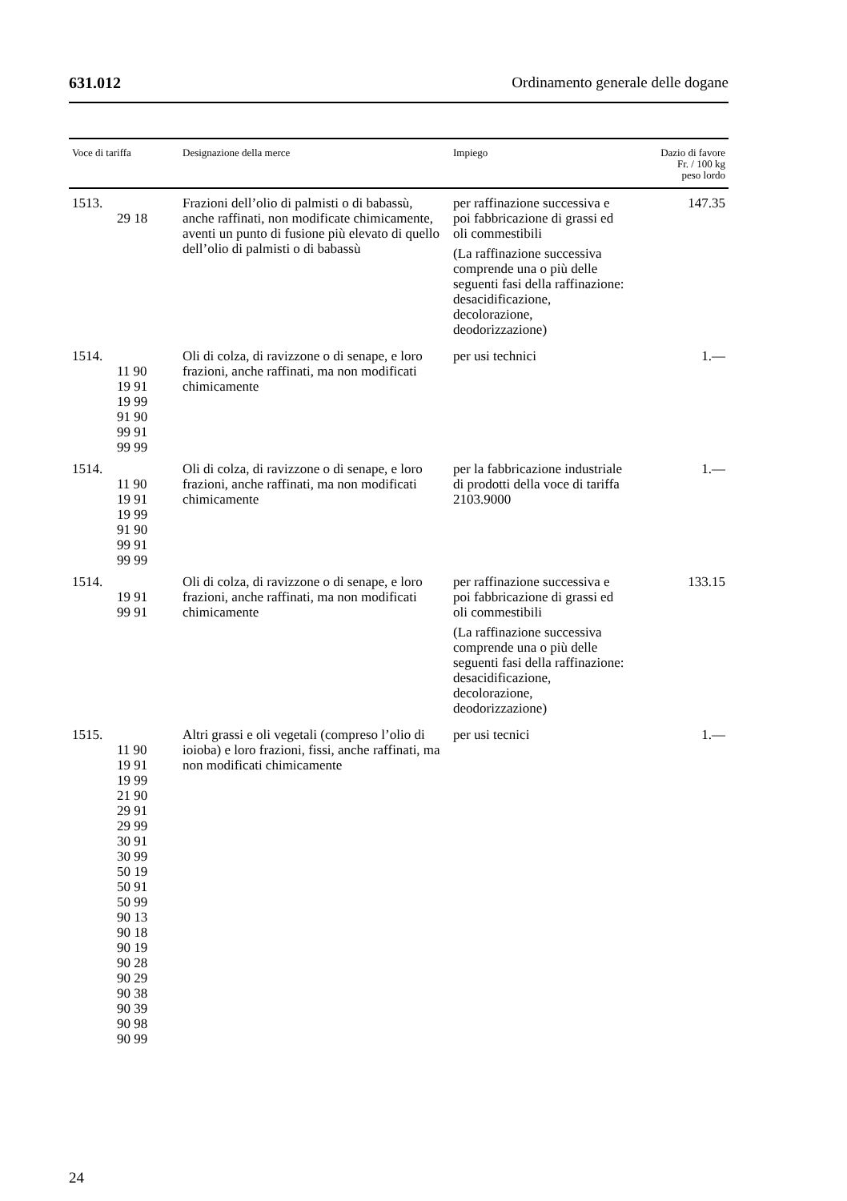631.012 Ordinamento generale delle dogane
| Voce di tariffa | Designazione della merce | Impiego | Dazio di favore Fr. / 100 kg peso lordo |
| --- | --- | --- | --- |
| 1513. 29 18 | Frazioni dell’olio di palmisti o di babassù, anche raffinati, non modificate chimicamente, aventi un punto di fusione più elevato di quello dell’olio di palmisti o di babassù | per raffinazione successiva e poi fabbricazione di grassi ed oli commestibili (La raffinazione successiva comprende una o più delle seguenti fasi della raffinazione: desacidificazione, decolorazione, deodorizzazione) | 147.35 |
| 1514. 11 90 19 91 19 99 91 90 99 91 99 99 | Oli di colza, di ravizzone o di senape, e loro frazioni, anche raffinati, ma non modificati chimicamente | per usi technici | 1.— |
| 1514. 11 90 19 91 19 99 91 90 99 91 99 99 | Oli di colza, di ravizzone o di senape, e loro frazioni, anche raffinati, ma non modificati chimicamente | per la fabbricazione industriale di prodotti della voce di tariffa 2103.9000 | 1.— |
| 1514. 19 91 99 91 | Oli di colza, di ravizzone o di senape, e loro frazioni, anche raffinati, ma non modificati chimicamente | per raffinazione successiva e poi fabbricazione di grassi ed oli commestibili (La raffinazione successiva comprende una o più delle seguenti fasi della raffinazione: desacidificazione, decolorazione, deodorizzazione) | 133.15 |
| 1515. 11 90 19 91 19 99 21 90 29 91 29 99 30 91 30 99 50 19 50 91 50 99 90 13 90 18 90 19 90 28 90 29 90 38 90 39 90 98 90 99 | Altri grassi e oli vegetali (compreso l’olio di ioioba) e loro frazioni, fissi, anche raffinati, ma non modificati chimicamente | per usi tecnici | 1.— |
24